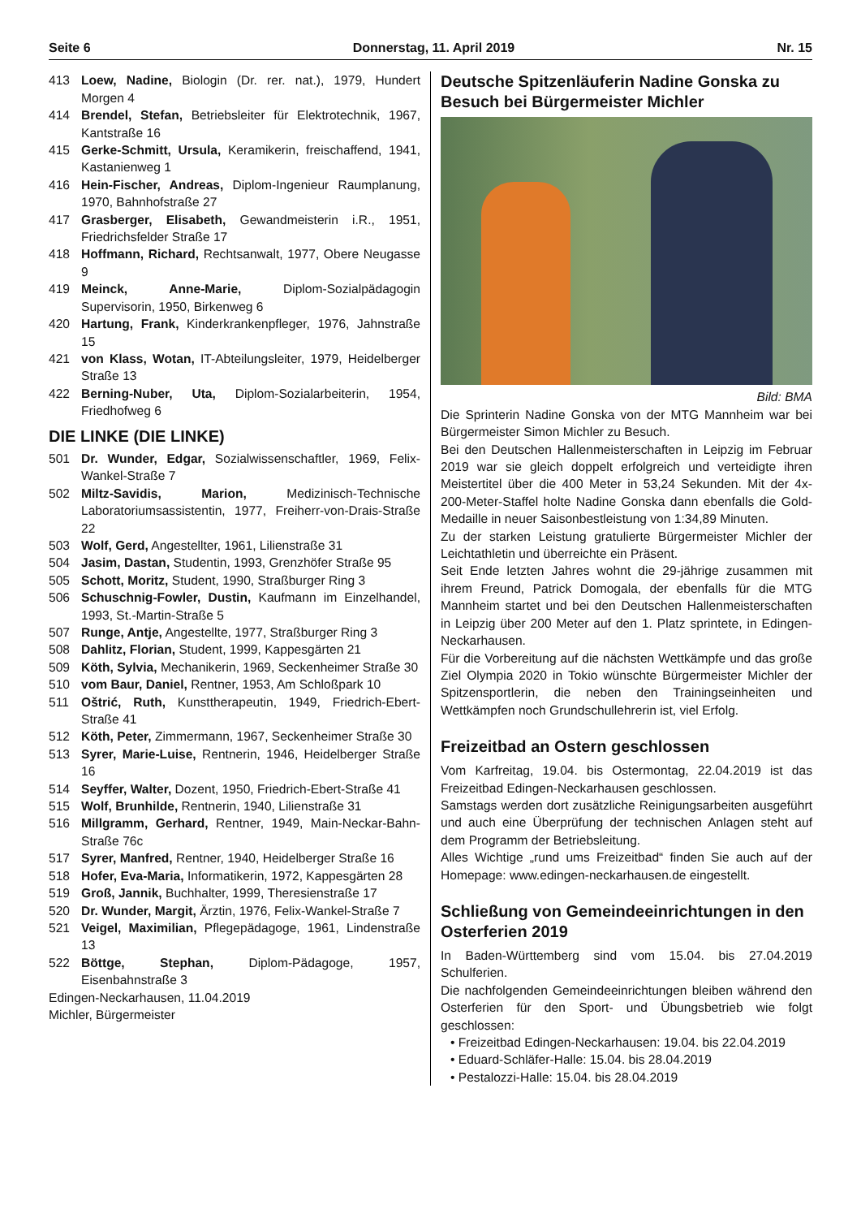Seite 6 Donnerstag, 11. April 2019 Nr. 15
413 Loew, Nadine, Biologin (Dr. rer. nat.), 1979, Hundert Morgen 4
414 Brendel, Stefan, Betriebsleiter für Elektrotechnik, 1967, Kantstraße 16
415 Gerke-Schmitt, Ursula, Keramikerin, freischaffend, 1941, Kastanienweg 1
416 Hein-Fischer, Andreas, Diplom-Ingenieur Raumplanung, 1970, Bahnhofstraße 27
417 Grasberger, Elisabeth, Gewandmeisterin i.R., 1951, Friedrichsfelder Straße 17
418 Hoffmann, Richard, Rechtsanwalt, 1977, Obere Neugasse 9
419 Meinck, Anne-Marie, Diplom-Sozialpädagogin Supervisorin, 1950, Birkenweg 6
420 Hartung, Frank, Kinderkrankenpfleger, 1976, Jahnstraße 15
421 von Klass, Wotan, IT-Abteilungsleiter, 1979, Heidelberger Straße 13
422 Berning-Nuber, Uta, Diplom-Sozialarbeiterin, 1954, Friedhofweg 6
DIE LINKE (DIE LINKE)
501 Dr. Wunder, Edgar, Sozialwissenschaftler, 1969, Felix-Wankel-Straße 7
502 Miltz-Savidis, Marion, Medizinisch-Technische Laboratoriumsassistentin, 1977, Freiherr-von-Drais-Straße 22
503 Wolf, Gerd, Angestellter, 1961, Lilienstraße 31
504 Jasim, Dastan, Studentin, 1993, Grenzhöfer Straße 95
505 Schott, Moritz, Student, 1990, Straßburger Ring 3
506 Schuschnig-Fowler, Dustin, Kaufmann im Einzelhandel, 1993, St.-Martin-Straße 5
507 Runge, Antje, Angestellte, 1977, Straßburger Ring 3
508 Dahlitz, Florian, Student, 1999, Kappesgärten 21
509 Köth, Sylvia, Mechanikerin, 1969, Seckenheimer Straße 30
510 vom Baur, Daniel, Rentner, 1953, Am Schloßpark 10
511 Oštrić, Ruth, Kunsttherapeutin, 1949, Friedrich-Ebert-Straße 41
512 Köth, Peter, Zimmermann, 1967, Seckenheimer Straße 30
513 Syrer, Marie-Luise, Rentnerin, 1946, Heidelberger Straße 16
514 Seyffer, Walter, Dozent, 1950, Friedrich-Ebert-Straße 41
515 Wolf, Brunhilde, Rentnerin, 1940, Lilienstraße 31
516 Millgramm, Gerhard, Rentner, 1949, Main-Neckar-Bahn-Straße 76c
517 Syrer, Manfred, Rentner, 1940, Heidelberger Straße 16
518 Hofer, Eva-Maria, Informatikerin, 1972, Kappesgärten 28
519 Groß, Jannik, Buchhalter, 1999, Theresienstraße 17
520 Dr. Wunder, Margit, Ärztin, 1976, Felix-Wankel-Straße 7
521 Veigel, Maximilian, Pflegepädagoge, 1961, Lindenstraße 13
522 Böttge, Stephan, Diplom-Pädagoge, 1957, Eisenbahnstraße 3
Edingen-Neckarhausen, 11.04.2019
Michler, Bürgermeister
Deutsche Spitzenläuferin Nadine Gonska zu Besuch bei Bürgermeister Michler
Bild: BMA
Die Sprinterin Nadine Gonska von der MTG Mannheim war bei Bürgermeister Simon Michler zu Besuch.
Bei den Deutschen Hallenmeisterschaften in Leipzig im Februar 2019 war sie gleich doppelt erfolgreich und verteidigte ihren Meistertitel über die 400 Meter in 53,24 Sekunden. Mit der 4x-200-Meter-Staffel holte Nadine Gonska dann ebenfalls die Gold-Medaille in neuer Saisonbestleistung von 1:34,89 Minuten.
Zu der starken Leistung gratulierte Bürgermeister Michler der Leichtathletin und überreichte ein Präsent.
Seit Ende letzten Jahres wohnt die 29-jährige zusammen mit ihrem Freund, Patrick Domogala, der ebenfalls für die MTG Mannheim startet und bei den Deutschen Hallenmeisterschaften in Leipzig über 200 Meter auf den 1. Platz sprintete, in Edingen-Neckarhausen.
Für die Vorbereitung auf die nächsten Wettkämpfe und das große Ziel Olympia 2020 in Tokio wünschte Bürgermeister Michler der Spitzensportlerin, die neben den Trainingseinheiten und Wettkämpfen noch Grundschullehrerin ist, viel Erfolg.
Freizeitbad an Ostern geschlossen
Vom Karfreitag, 19.04. bis Ostermontag, 22.04.2019 ist das Freizeitbad Edingen-Neckarhausen geschlossen.
Samstags werden dort zusätzliche Reinigungsarbeiten ausgeführt und auch eine Überprüfung der technischen Anlagen steht auf dem Programm der Betriebsleitung.
Alles Wichtige „rund ums Freizeitbad“ finden Sie auch auf der Homepage: www.edingen-neckarhausen.de eingestellt.
Schließung von Gemeindeeinrichtungen in den Osterferien 2019
In Baden-Württemberg sind vom 15.04. bis 27.04.2019 Schulferien.
Die nachfolgenden Gemeindeeinrichtungen bleiben während den Osterferien für den Sport- und Übungsbetrieb wie folgt geschlossen:
• Freizeitbad Edingen-Neckarhausen: 19.04. bis 22.04.2019
• Eduard-Schläfer-Halle: 15.04. bis 28.04.2019
• Pestalozzi-Halle: 15.04. bis 28.04.2019